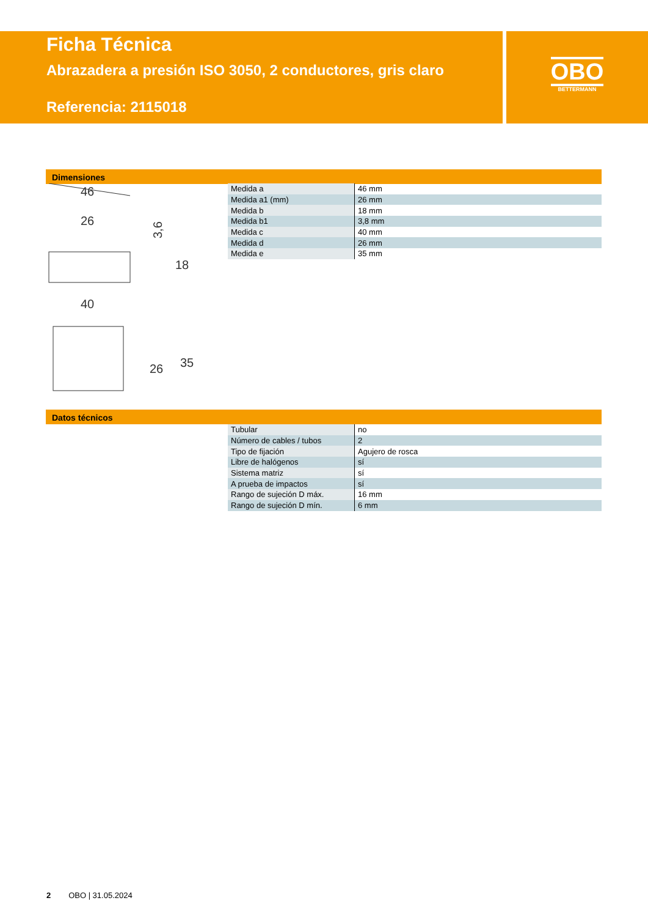Ficha Técnica
Abrazadera a presión ISO 3050, 2 conductores, gris claro
Referencia: 2115018
OBO
BETTERMANN
Dimensiones
46
26
40
3,6
18
26
35
| Medida a | 46 mm |
| Medida a1 (mm) | 26 mm |
| Medida b | 18 mm |
| Medida b1 | 3,8 mm |
| Medida c | 40 mm |
| Medida d | 26 mm |
| Medida e | 35 mm |
Datos técnicos
| Tubular | no |
| Número de cables / tubos | 2 |
| Tipo de fijación | Agujero de rosca |
| Libre de halógenos | sí |
| Sistema matriz | sí |
| A prueba de impactos | sí |
| Rango de sujeción D máx. | 16 mm |
| Rango de sujeción D mín. | 6 mm |
2 OBO | 31.05.2024